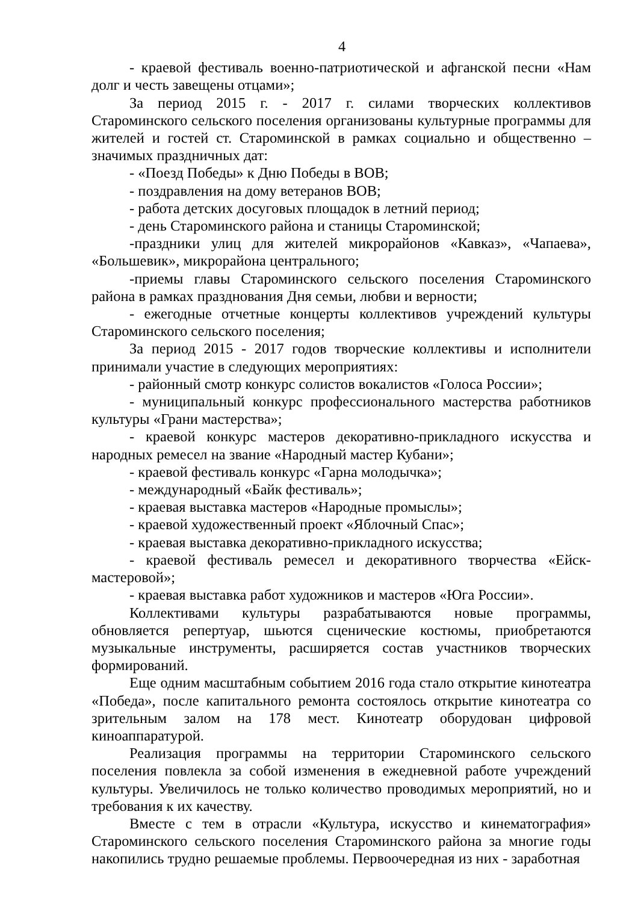4
- краевой фестиваль военно-патриотической и афганской песни «Нам долг и честь завещены отцами»;
За период 2015 г. - 2017 г. силами творческих коллективов Староминского сельского поселения организованы культурные программы для жителей и гостей ст. Староминской в рамках социально и общественно – значимых праздничных дат:
- «Поезд Победы» к Дню Победы в ВОВ;
- поздравления на дому ветеранов ВОВ;
- работа детских досуговых площадок в летний период;
- день Староминского района и станицы Староминской;
-праздники улиц для жителей микрорайонов «Кавказ», «Чапаева», «Большевик», микрорайона центрального;
-приемы главы Староминского сельского поселения Староминского района в рамках празднования Дня семьи, любви и верности;
- ежегодные отчетные концерты коллективов учреждений культуры Староминского сельского поселения;
За период 2015 - 2017 годов творческие коллективы и исполнители принимали участие в следующих мероприятиях:
- районный смотр конкурс солистов вокалистов «Голоса России»;
- муниципальный конкурс профессионального мастерства работников культуры «Грани мастерства»;
- краевой конкурс мастеров декоративно-прикладного искусства и народных ремесел на звание «Народный мастер Кубани»;
- краевой фестиваль конкурс «Гарна молодычка»;
- международный «Байк фестиваль»;
- краевая выставка мастеров «Народные промыслы»;
- краевой художественный проект «Яблочный Спас»;
- краевая выставка декоративно-прикладного искусства;
- краевой фестиваль ремесел и декоративного творчества «Ейск-мастеровой»;
- краевая выставка работ художников и мастеров «Юга России».
Коллективами культуры разрабатываются новые программы, обновляется репертуар, шьются сценические костюмы, приобретаются музыкальные инструменты, расширяется состав участников творческих формирований.
Еще одним масштабным событием 2016 года стало открытие кинотеатра «Победа», после капитального ремонта состоялось открытие кинотеатра со зрительным залом на 178 мест. Кинотеатр оборудован цифровой киноаппаратурой.
Реализация программы на территории Староминского сельского поселения повлекла за собой изменения в ежедневной работе учреждений культуры. Увеличилось не только количество проводимых мероприятий, но и требования к их качеству.
Вместе с тем в отрасли «Культура, искусство и кинематография» Староминского сельского поселения Староминского района за многие годы накопились трудно решаемые проблемы. Первоочередная из них - заработная